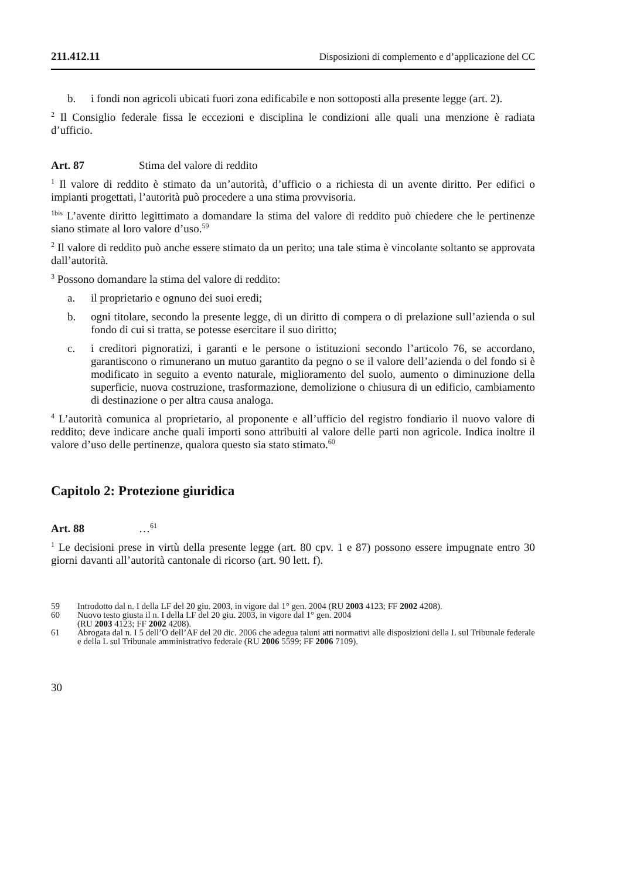211.412.11 Disposizioni di complemento e d’applicazione del CC
b. i fondi non agricoli ubicati fuori zona edificabile e non sottoposti alla presente legge (art. 2).
<sup>2</sup> Il Consiglio federale fissa le eccezioni e disciplina le condizioni alle quali una menzione è radiata d’ufficio.
Art. 87 Stima del valore di reddito
<sup>1</sup> Il valore di reddito è stimato da un’autorità, d’ufficio o a richiesta di un avente diritto. Per edifici o impianti progettati, l’autorità può procedere a una stima provvisoria.
<sup>1bis</sup> L’avente diritto legittimato a domandare la stima del valore di reddito può chiedere che le pertinenze siano stimate al loro valore d’uso.<sup>59</sup>
<sup>2</sup> Il valore di reddito può anche essere stimato da un perito; una tale stima è vincolante soltanto se approvata dall’autorità.
<sup>3</sup> Possono domandare la stima del valore di reddito:
a. il proprietario e ognuno dei suoi eredi;
b. ogni titolare, secondo la presente legge, di un diritto di compera o di prelazione sull’azienda o sul fondo di cui si tratta, se potesse esercitare il suo diritto;
c. i creditori pignoratizi, i garanti e le persone o istituzioni secondo l’articolo 76, se accordano, garantiscono o rimunerano un mutuo garantito da pegno o se il valore dell’azienda o del fondo si è modificato in seguito a evento naturale, miglioramento del suolo, aumento o diminuzione della superficie, nuova costruzione, trasformazione, demolizione o chiusura di un edificio, cambiamento di destinazione o per altra causa analoga.
<sup>4</sup> L’autorità comunica al proprietario, al proponente e all’ufficio del registro fondiario il nuovo valore di reddito; deve indicare anche quali importi sono attribuiti al valore delle parti non agricole. Indica inoltre il valore d’uso delle pertinenze, qualora questo sia stato stimato.<sup>60</sup>
Capitolo 2: Protezione giuridica
Art. 88 …<sup>61</sup>
<sup>1</sup> Le decisioni prese in virtù della presente legge (art. 80 cpv. 1 e 87) possono essere impugnate entro 30 giorni davanti all’autorità cantonale di ricorso (art. 90 lett. f).
59 Introdotto dal n. I della LF del 20 giu. 2003, in vigore dal 1° gen. 2004 (RU 2003 4123; FF 2002 4208).
60 Nuovo testo giusta il n. I della LF del 20 giu. 2003, in vigore dal 1° gen. 2004
(RU 2003 4123; FF 2002 4208).
61 Abrogata dal n. I 5 dell’O dell’AF del 20 dic. 2006 che adegua taluni atti normativi alle disposizioni della L sul Tribunale federale e della L sul Tribunale amministrativo federale (RU 2006 5599; FF 2006 7109).
30